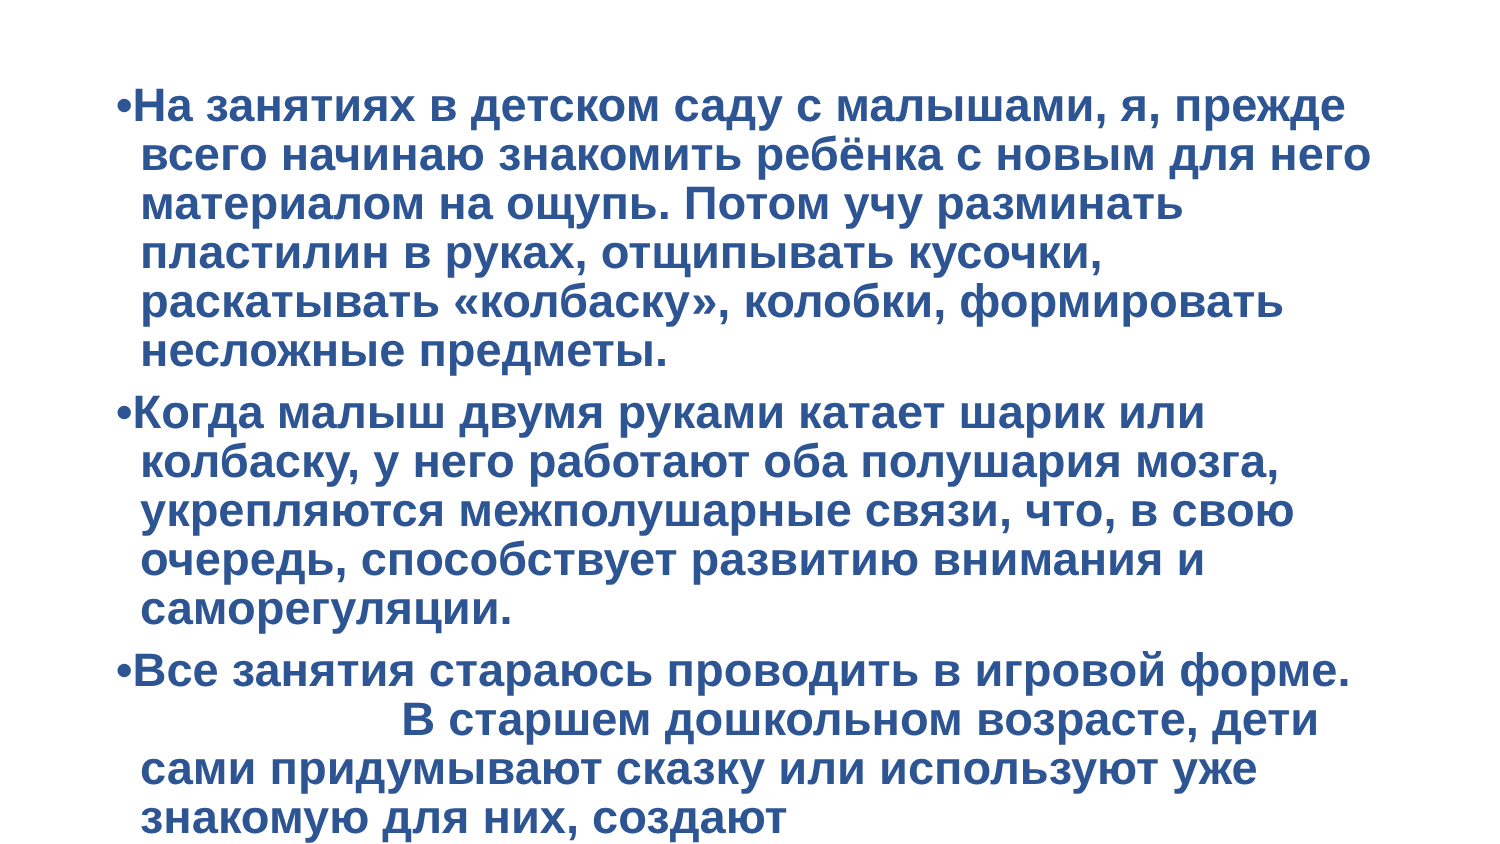•На занятиях в детском саду с малышами, я, прежде всего начинаю знакомить ребёнка с новым для него материалом на ощупь. Потом учу разминать пластилин в руках, отщипывать кусочки, раскатывать «колбаску», колобки, формировать несложные предметы.
•Когда малыш двумя руками катает шарик или колбаску, у него работают оба полушария мозга, укрепляются межполушарные связи, что, в свою очередь, способствует развитию внимания и саморегуляции.
•Все занятия стараюсь проводить в игровой форме. В старшем дошкольном возрасте, дети сами придумывают сказку или используют уже знакомую для них, создают